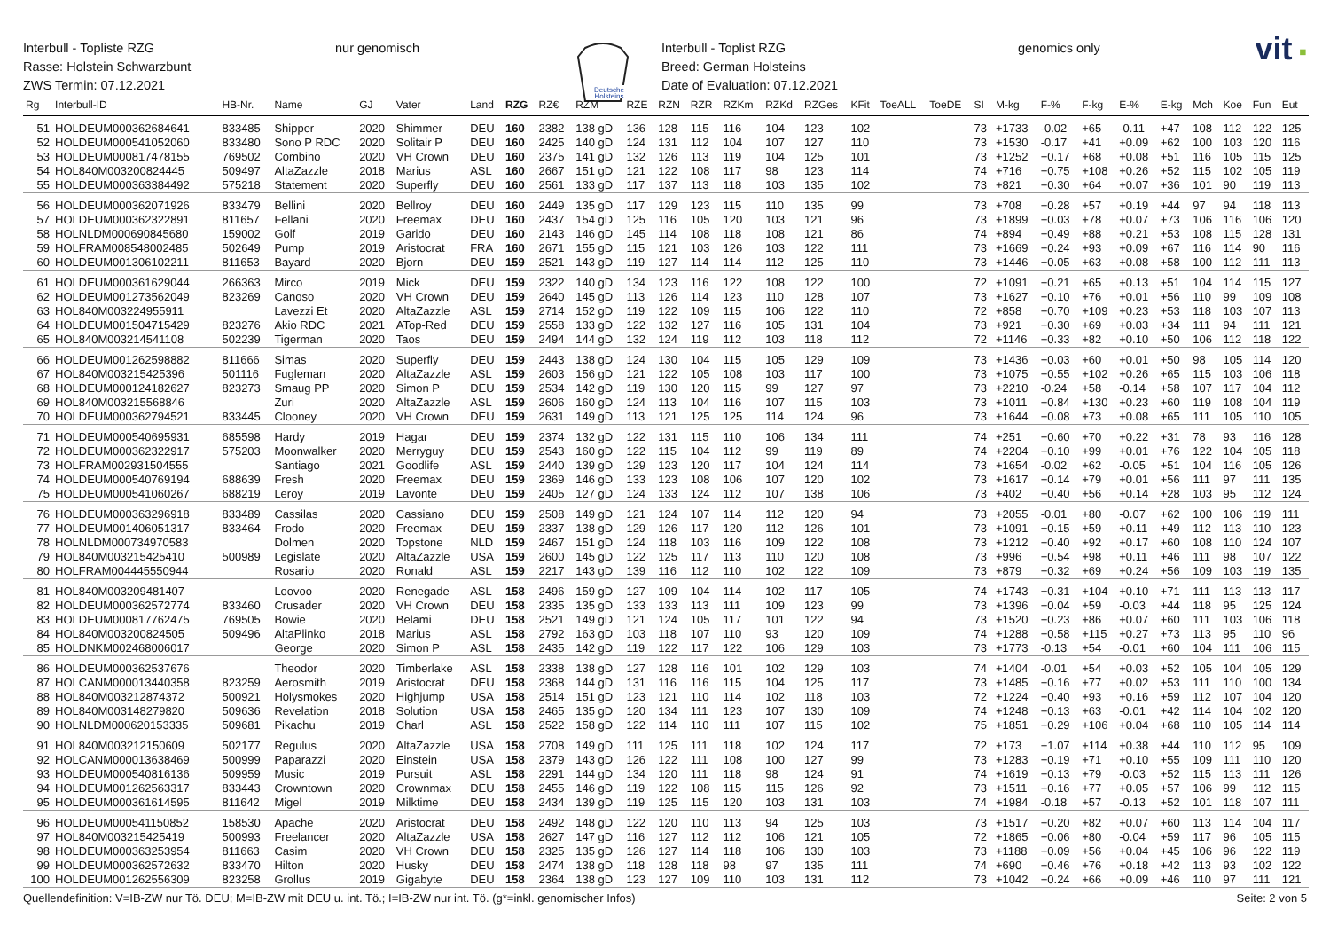Interbull - Topliste RZG
Rasse: Holstein Schwarzbunt
ZWS Termin: 07.12.2021
nur genomisch
Deutsche
Holsteins
Interbull - Toplist RZG
Breed: German Holsteins
Date of Evaluation: 07.12.2021
genomics only
vit ▪
| Rg | Interbull-ID | HB-Nr. | Name | GJ | Vater | Land | RZG | RZ€ | RZM | RZE | RZN | RZR | RZKm | RZKd | RZGes | KFit | ToeALL | ToeDE | SI | M-kg | F-% | F-kg | E-% | E-kg | Mch | Koe | Fun | Eut |
| --- | --- | --- | --- | --- | --- | --- | --- | --- | --- | --- | --- | --- | --- | --- | --- | --- | --- | --- | --- | --- | --- | --- | --- | --- | --- | --- | --- | --- |
| 51 | HOLDEUM000362684641 | 833485 | Shipper | 2020 | Shimmer | DEU | 160 | 2382 | 138 gD | 136 | 128 | 115 | 116 | 104 | 123 | 102 | | | 73 | +1733 | -0.02 | +65 | -0.11 | +47 | 108 | 112 | 122 | 125 |
| 52 | HOLDEUM000541052060 | 833480 | Sono P RDC | 2020 | Solitair P | DEU | 160 | 2425 | 140 gD | 124 | 131 | 112 | 104 | 107 | 127 | 110 | | | 73 | +1530 | -0.17 | +41 | +0.09 | +62 | 100 | 103 | 120 | 116 |
| 53 | HOLDEUM000817478155 | 769502 | Combino | 2020 | VH Crown | DEU | 160 | 2375 | 141 gD | 132 | 126 | 113 | 119 | 104 | 125 | 101 | | | 73 | +1252 | +0.17 | +68 | +0.08 | +51 | 116 | 105 | 115 | 125 |
| 54 | HOL840M003200824445 | 509497 | AltaZazzle | 2018 | Marius | ASL | 160 | 2667 | 151 gD | 121 | 122 | 108 | 117 | 98 | 123 | 114 | | | 74 | +716 | +0.75 | +108 | +0.26 | +52 | 115 | 102 | 105 | 119 |
| 55 | HOLDEUM000363384492 | 575218 | Statement | 2020 | Superfly | DEU | 160 | 2561 | 133 gD | 117 | 137 | 113 | 118 | 103 | 135 | 102 | | | 73 | +821 | +0.30 | +64 | +0.07 | +36 | 101 | 90 | 119 | 113 |
| 56 | HOLDEUM000362071926 | 833479 | Bellini | 2020 | Bellroy | DEU | 160 | 2449 | 135 gD | 117 | 129 | 123 | 115 | 110 | 135 | 99 | | | 73 | +708 | +0.28 | +57 | +0.19 | +44 | 97 | 94 | 118 | 113 |
| 57 | HOLDEUM000362322891 | 811657 | Fellani | 2020 | Freemax | DEU | 160 | 2437 | 154 gD | 125 | 116 | 105 | 120 | 103 | 121 | 96 | | | 73 | +1899 | +0.03 | +78 | +0.07 | +73 | 106 | 116 | 106 | 120 |
| 58 | HOLNLDM000690845680 | 159002 | Golf | 2019 | Garido | DEU | 160 | 2143 | 146 gD | 145 | 114 | 108 | 118 | 108 | 121 | 86 | | | 74 | +894 | +0.49 | +88 | +0.21 | +53 | 108 | 115 | 128 | 131 |
| 59 | HOLFRAM008548002485 | 502649 | Pump | 2019 | Aristocrat | FRA | 160 | 2671 | 155 gD | 115 | 121 | 103 | 126 | 103 | 122 | 111 | | | 73 | +1669 | +0.24 | +93 | +0.09 | +67 | 116 | 114 | 90 | 116 |
| 60 | HOLDEUM001306102211 | 811653 | Bayard | 2020 | Bjorn | DEU | 159 | 2521 | 143 gD | 119 | 127 | 114 | 114 | 112 | 125 | 110 | | | 73 | +1446 | +0.05 | +63 | +0.08 | +58 | 100 | 112 | 111 | 113 |
| 61 | HOLDEUM000361629044 | 266363 | Mirco | 2019 | Mick | DEU | 159 | 2322 | 140 gD | 134 | 123 | 116 | 122 | 108 | 122 | 100 | | | 72 | +1091 | +0.21 | +65 | +0.13 | +51 | 104 | 114 | 115 | 127 |
| 62 | HOLDEUM001273562049 | 823269 | Canoso | 2020 | VH Crown | DEU | 159 | 2640 | 145 gD | 113 | 126 | 114 | 123 | 110 | 128 | 107 | | | 73 | +1627 | +0.10 | +76 | +0.01 | +56 | 110 | 99 | 109 | 108 |
| 63 | HOL840M003224955911 | | Lavezzi Et | 2020 | AltaZazzle | ASL | 159 | 2714 | 152 gD | 119 | 122 | 109 | 115 | 106 | 122 | 110 | | | 72 | +858 | +0.70 | +109 | +0.23 | +53 | 118 | 103 | 107 | 113 |
| 64 | HOLDEUM001504715429 | 823276 | Akio RDC | 2021 | ATop-Red | DEU | 159 | 2558 | 133 gD | 122 | 132 | 127 | 116 | 105 | 131 | 104 | | | 73 | +921 | +0.30 | +69 | +0.03 | +34 | 111 | 94 | 111 | 121 |
| 65 | HOL840M003214541108 | 502239 | Tigerman | 2020 | Taos | DEU | 159 | 2494 | 144 gD | 132 | 124 | 119 | 112 | 103 | 118 | 112 | | | 72 | +1146 | +0.33 | +82 | +0.10 | +50 | 106 | 112 | 118 | 122 |
| 66 | HOLDEUM001262598882 | 811666 | Simas | 2020 | Superfly | DEU | 159 | 2443 | 138 gD | 124 | 130 | 104 | 115 | 105 | 129 | 109 | | | 73 | +1436 | +0.03 | +60 | +0.01 | +50 | 98 | 105 | 114 | 120 |
| 67 | HOL840M003215425396 | 501116 | Fugleman | 2020 | AltaZazzle | ASL | 159 | 2603 | 156 gD | 121 | 122 | 105 | 108 | 103 | 117 | 100 | | | 73 | +1075 | +0.55 | +102 | +0.26 | +65 | 115 | 103 | 106 | 118 |
| 68 | HOLDEUM000124182627 | 823273 | Smaug PP | 2020 | Simon P | DEU | 159 | 2534 | 142 gD | 119 | 130 | 120 | 115 | 99 | 127 | 97 | | | 73 | +2210 | -0.24 | +58 | -0.14 | +58 | 107 | 117 | 104 | 112 |
| 69 | HOL840M003215568846 | | Zuri | 2020 | AltaZazzle | ASL | 159 | 2606 | 160 gD | 124 | 113 | 104 | 116 | 107 | 115 | 103 | | | 73 | +1011 | +0.84 | +130 | +0.23 | +60 | 119 | 108 | 104 | 119 |
| 70 | HOLDEUM000362794521 | 833445 | Clooney | 2020 | VH Crown | DEU | 159 | 2631 | 149 gD | 113 | 121 | 125 | 125 | 114 | 124 | 96 | | | 73 | +1644 | +0.08 | +73 | +0.08 | +65 | 111 | 105 | 110 | 105 |
| 71 | HOLDEUM000540695931 | 685598 | Hardy | 2019 | Hagar | DEU | 159 | 2374 | 132 gD | 122 | 131 | 115 | 110 | 106 | 134 | 111 | | | 74 | +251 | +0.60 | +70 | +0.22 | +31 | 78 | 93 | 116 | 128 |
| 72 | HOLDEUM000362322917 | 575203 | Moonwalker | 2020 | Merryguy | DEU | 159 | 2543 | 160 gD | 122 | 115 | 104 | 112 | 99 | 119 | 89 | | | 74 | +2204 | +0.10 | +99 | +0.01 | +76 | 122 | 104 | 105 | 118 |
| 73 | HOLFRAM002931504555 | | Santiago | 2021 | Goodlife | ASL | 159 | 2440 | 139 gD | 129 | 123 | 120 | 117 | 104 | 124 | 114 | | | 73 | +1654 | -0.02 | +62 | -0.05 | +51 | 104 | 116 | 105 | 126 |
| 74 | HOLDEUM000540769194 | 688639 | Fresh | 2020 | Freemax | DEU | 159 | 2369 | 146 gD | 133 | 123 | 108 | 106 | 107 | 120 | 102 | | | 73 | +1617 | +0.14 | +79 | +0.01 | +56 | 111 | 97 | 111 | 135 |
| 75 | HOLDEUM000541060267 | 688219 | Leroy | 2019 | Lavonte | DEU | 159 | 2405 | 127 gD | 124 | 133 | 124 | 112 | 107 | 138 | 106 | | | 73 | +402 | +0.40 | +56 | +0.14 | +28 | 103 | 95 | 112 | 124 |
| 76 | HOLDEUM000363296918 | 833489 | Cassilas | 2020 | Cassiano | DEU | 159 | 2508 | 149 gD | 121 | 124 | 107 | 114 | 112 | 120 | 94 | | | 73 | +2055 | -0.01 | +80 | -0.07 | +62 | 100 | 106 | 119 | 111 |
| 77 | HOLDEUM001406051317 | 833464 | Frodo | 2020 | Freemax | DEU | 159 | 2337 | 138 gD | 129 | 126 | 117 | 120 | 112 | 126 | 101 | | | 73 | +1091 | +0.15 | +59 | +0.11 | +49 | 112 | 113 | 110 | 123 |
| 78 | HOLNLDM000734970583 | | Dolmen | 2020 | Topstone | NLD | 159 | 2467 | 151 gD | 124 | 118 | 103 | 116 | 109 | 122 | 108 | | | 73 | +1212 | +0.40 | +92 | +0.17 | +60 | 108 | 110 | 124 | 107 |
| 79 | HOL840M003215425410 | 500989 | Legislate | 2020 | AltaZazzle | USA | 159 | 2600 | 145 gD | 122 | 125 | 117 | 113 | 110 | 120 | 108 | | | 73 | +996 | +0.54 | +98 | +0.11 | +46 | 111 | 98 | 107 | 122 |
| 80 | HOLFRAM004445550944 | | Rosario | 2020 | Ronald | ASL | 159 | 2217 | 143 gD | 139 | 116 | 112 | 110 | 102 | 122 | 109 | | | 73 | +879 | +0.32 | +69 | +0.24 | +56 | 109 | 103 | 119 | 135 |
| 81 | HOL840M003209481407 | | Loovoo | 2020 | Renegade | ASL | 158 | 2496 | 159 gD | 127 | 109 | 104 | 114 | 102 | 117 | 105 | | | 74 | +1743 | +0.31 | +104 | +0.10 | +71 | 111 | 113 | 113 | 117 |
| 82 | HOLDEUM000362572774 | 833460 | Crusader | 2020 | VH Crown | DEU | 158 | 2335 | 135 gD | 133 | 133 | 113 | 111 | 109 | 123 | 99 | | | 73 | +1396 | +0.04 | +59 | -0.03 | +44 | 118 | 95 | 125 | 124 |
| 83 | HOLDEUM000817762475 | 769505 | Bowie | 2020 | Belami | DEU | 158 | 2521 | 149 gD | 121 | 124 | 105 | 117 | 101 | 122 | 94 | | | 73 | +1520 | +0.23 | +86 | +0.07 | +60 | 111 | 103 | 106 | 118 |
| 84 | HOL840M003200824505 | 509496 | AltaPlinko | 2018 | Marius | ASL | 158 | 2792 | 163 gD | 103 | 118 | 107 | 110 | 93 | 120 | 109 | | | 74 | +1288 | +0.58 | +115 | +0.27 | +73 | 113 | 95 | 110 | 96 |
| 85 | HOLDNKM002468006017 | | George | 2020 | Simon P | ASL | 158 | 2435 | 142 gD | 119 | 122 | 117 | 122 | 106 | 129 | 103 | | | 73 | +1773 | -0.13 | +54 | -0.01 | +60 | 104 | 111 | 106 | 115 |
| 86 | HOLDEUM000362537676 | | Theodor | 2020 | Timberlake | ASL | 158 | 2338 | 138 gD | 127 | 128 | 116 | 101 | 102 | 129 | 103 | | | 74 | +1404 | -0.01 | +54 | +0.03 | +52 | 105 | 104 | 105 | 129 |
| 87 | HOLCANM000013440358 | 823259 | Aerosmith | 2019 | Aristocrat | DEU | 158 | 2368 | 144 gD | 131 | 116 | 116 | 115 | 104 | 125 | 117 | | | 73 | +1485 | +0.16 | +77 | +0.02 | +53 | 111 | 110 | 100 | 134 |
| 88 | HOL840M003212874372 | 500921 | Holysmokes | 2020 | Highjump | USA | 158 | 2514 | 151 gD | 123 | 121 | 110 | 114 | 102 | 118 | 103 | | | 72 | +1224 | +0.40 | +93 | +0.16 | +59 | 112 | 107 | 104 | 120 |
| 89 | HOL840M003148279820 | 509636 | Revelation | 2018 | Solution | USA | 158 | 2465 | 135 gD | 120 | 134 | 111 | 123 | 107 | 130 | 109 | | | 74 | +1248 | +0.13 | +63 | -0.01 | +42 | 114 | 104 | 102 | 120 |
| 90 | HOLNLDM000620153335 | 509681 | Pikachu | 2019 | Charl | ASL | 158 | 2522 | 158 gD | 122 | 114 | 110 | 111 | 107 | 115 | 102 | | | 75 | +1851 | +0.29 | +106 | +0.04 | +68 | 110 | 105 | 114 | 114 |
| 91 | HOL840M003212150609 | 502177 | Regulus | 2020 | AltaZazzle | USA | 158 | 2708 | 149 gD | 111 | 125 | 111 | 118 | 102 | 124 | 117 | | | 72 | +173 | +1.07 | +114 | +0.38 | +44 | 110 | 112 | 95 | 109 |
| 92 | HOLCANM000013638469 | 500999 | Paparazzi | 2020 | Einstein | USA | 158 | 2379 | 143 gD | 126 | 122 | 111 | 108 | 100 | 127 | 99 | | | 73 | +1283 | +0.19 | +71 | +0.10 | +55 | 109 | 111 | 110 | 120 |
| 93 | HOLDEUM000540816136 | 509959 | Music | 2019 | Pursuit | ASL | 158 | 2291 | 144 gD | 134 | 120 | 111 | 118 | 98 | 124 | 91 | | | 74 | +1619 | +0.13 | +79 | -0.03 | +52 | 115 | 113 | 111 | 126 |
| 94 | HOLDEUM001262563317 | 833443 | Crowntown | 2020 | Crownmax | DEU | 158 | 2455 | 146 gD | 119 | 122 | 108 | 115 | 115 | 126 | 92 | | | 73 | +1511 | +0.16 | +77 | +0.05 | +57 | 106 | 99 | 112 | 115 |
| 95 | HOLDEUM000361614595 | 811642 | Migel | 2019 | Milktime | DEU | 158 | 2434 | 139 gD | 119 | 125 | 115 | 120 | 103 | 131 | 103 | | | 74 | +1984 | -0.18 | +57 | -0.13 | +52 | 101 | 118 | 107 | 111 |
| 96 | HOLDEUM000541150852 | 158530 | Apache | 2020 | Aristocrat | DEU | 158 | 2492 | 148 gD | 122 | 120 | 110 | 113 | 94 | 125 | 103 | | | 73 | +1517 | +0.20 | +82 | +0.07 | +60 | 113 | 114 | 104 | 117 |
| 97 | HOL840M003215425419 | 500993 | Freelancer | 2020 | AltaZazzle | USA | 158 | 2627 | 147 gD | 116 | 127 | 112 | 112 | 106 | 121 | 105 | | | 72 | +1865 | +0.06 | +80 | -0.04 | +59 | 117 | 96 | 105 | 115 |
| 98 | HOLDEUM000363253954 | 811663 | Casim | 2020 | VH Crown | DEU | 158 | 2325 | 135 gD | 126 | 127 | 114 | 118 | 106 | 130 | 103 | | | 73 | +1188 | +0.09 | +56 | +0.04 | +45 | 106 | 96 | 122 | 119 |
| 99 | HOLDEUM000362572632 | 833470 | Hilton | 2020 | Husky | DEU | 158 | 2474 | 138 gD | 118 | 128 | 118 | 98 | 97 | 135 | 111 | | | 74 | +690 | +0.46 | +76 | +0.18 | +42 | 113 | 93 | 102 | 122 |
| 100 | HOLDEUM001262556309 | 823258 | Grollus | 2019 | Gigabyte | DEU | 158 | 2364 | 138 gD | 123 | 127 | 109 | 110 | 103 | 131 | 112 | | | 73 | +1042 | +0.24 | +66 | +0.09 | +46 | 110 | 97 | 111 | 121 |
Quellendefinition: V=IB-ZW nur Tö. DEU; M=IB-ZW mit DEU u. int. Tö.; I=IB-ZW nur int. Tö. (g*=inkl. genomischer Infos) Seite: 2 von 5